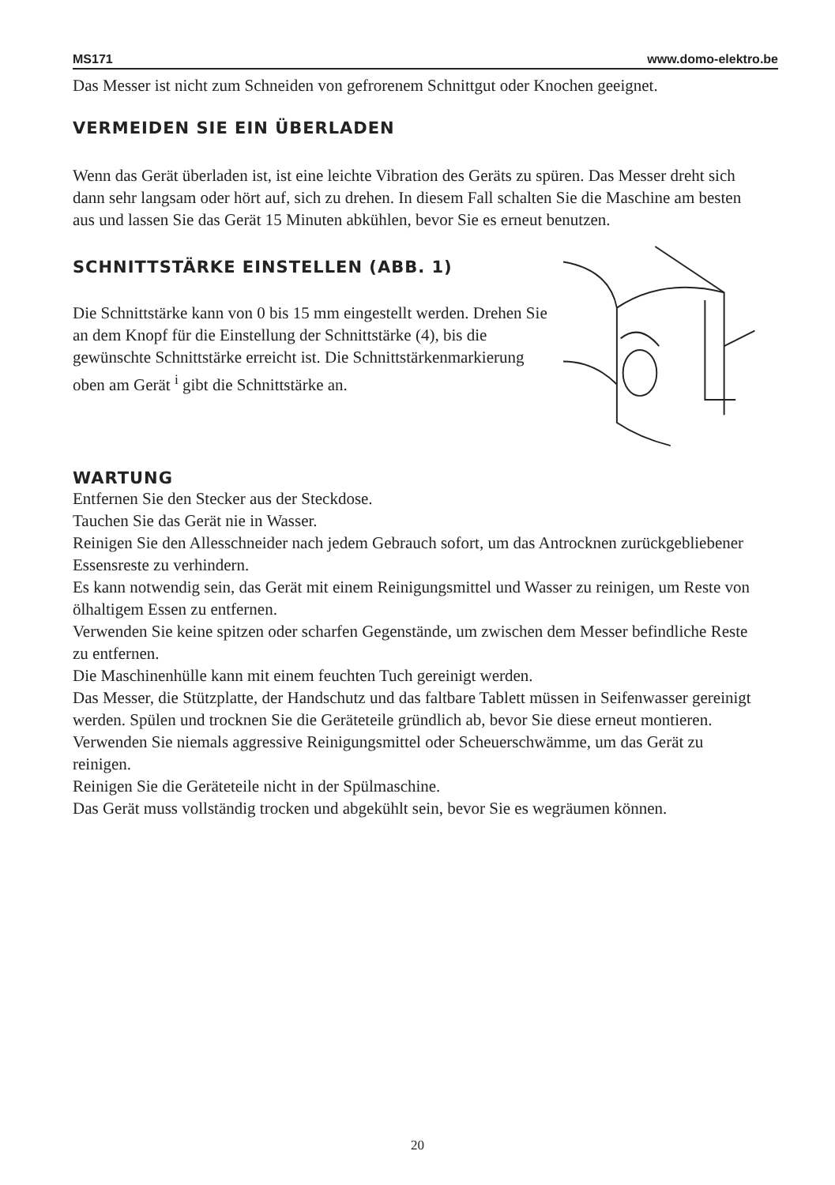MS171 www.domo-elektro.be
Das Messer ist nicht zum Schneiden von gefrorenem Schnittgut oder Knochen geeignet.
VERMEIDEN SIE EIN ÜBERLADEN
Wenn das Gerät überladen ist, ist eine leichte Vibration des Geräts zu spüren. Das Messer dreht sich dann sehr langsam oder hört auf, sich zu drehen. In diesem Fall schalten Sie die Maschine am besten aus und lassen Sie das Gerät 15 Minuten abkühlen, bevor Sie es erneut benutzen.
SCHNITTSTÄRKE EINSTELLEN (ABB. 1)
Die Schnittstärke kann von 0 bis 15 mm eingestellt werden. Drehen Sie an dem Knopf für die Einstellung der Schnittstärke (4), bis die gewünschte Schnittstärke erreicht ist. Die Schnittstärkenmarkierung oben am Gerät <sup>i</sup> gibt die Schnittstärke an.
WARTUNG
Entfernen Sie den Stecker aus der Steckdose.
Tauchen Sie das Gerät nie in Wasser.
Reinigen Sie den Allesschneider nach jedem Gebrauch sofort, um das Antrocknen zurückgebliebener Essensreste zu verhindern.
Es kann notwendig sein, das Gerät mit einem Reinigungsmittel und Wasser zu reinigen, um Reste von ölhaltigem Essen zu entfernen.
Verwenden Sie keine spitzen oder scharfen Gegenstände, um zwischen dem Messer befindliche Reste zu entfernen.
Die Maschinenhülle kann mit einem feuchten Tuch gereinigt werden.
Das Messer, die Stützplatte, der Handschutz und das faltbare Tablett müssen in Seifenwasser gereinigt werden. Spülen und trocknen Sie die Geräteteile gründlich ab, bevor Sie diese erneut montieren.
Verwenden Sie niemals aggressive Reinigungsmittel oder Scheuerschwämme, um das Gerät zu reinigen.
Reinigen Sie die Geräteteile nicht in der Spülmaschine.
Das Gerät muss vollständig trocken und abgekühlt sein, bevor Sie es wegräumen können.
20